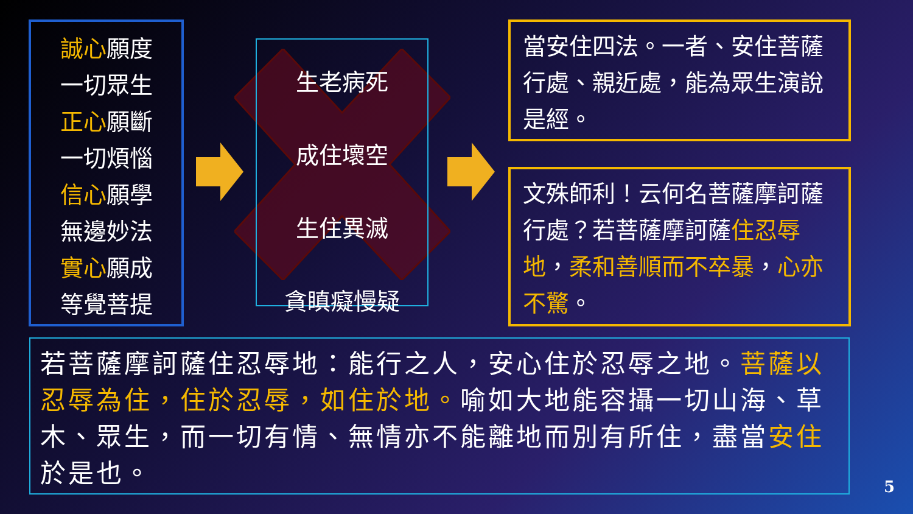誠心願度
一切眾生
正心願斷
一切煩惱
信心願學
無邊妙法
實心願成
等覺菩提
生老病死
成住壞空
生住異滅
貪瞋癡慢疑
當安住四法。一者、安住菩薩行處、親近處，能為眾生演說是經。
文殊師利！云何名菩薩摩訶薩行處？若菩薩摩訶薩住忍辱地，柔和善順而不卒暴，心亦不驚。
若菩薩摩訶薩住忍辱地：能行之人，安心住於忍辱之地。菩薩以忍辱為住，住於忍辱，如住於地。喻如大地能容攝一切山海、草木、眾生，而一切有情、無情亦不能離地而別有所住，盡當安住於是也。
5